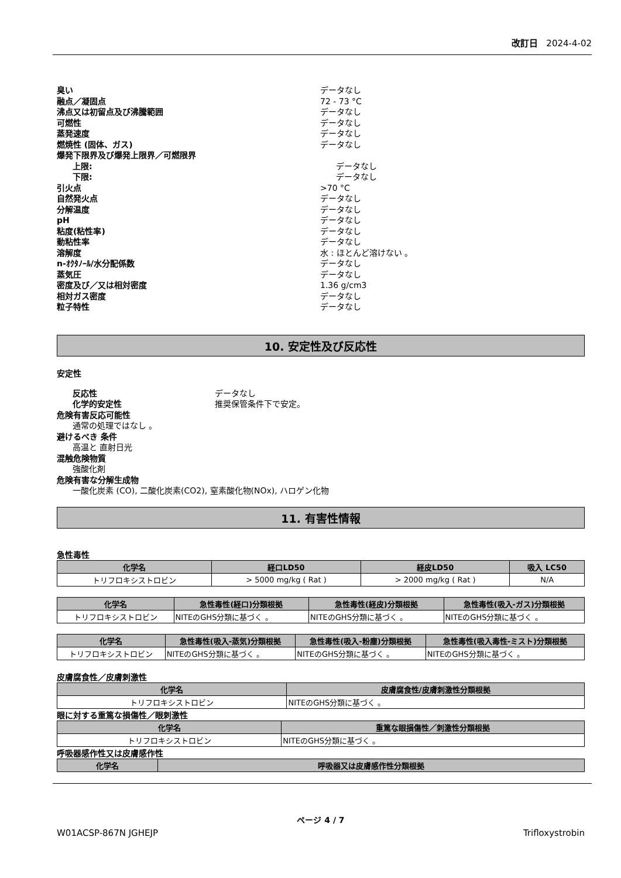改訂日 2024-4-02
臭い データなし
融点／凝固点 72 - 73 °C
沸点又は初留点及び沸騰範囲 データなし
可燃性 データなし
蒸発速度 データなし
燃焼性 (固体、ガス) データなし
爆発下限界及び爆発上限界／可燃限界
上限: データなし
下限: データなし
引火点 >70 °C
自然発火点 データなし
分解温度 データなし
pH データなし
粘度(粘性率) データなし
動粘性率 データなし
溶解度 水 : ほとんど溶けない 。
n-ｵｸﾀﾉｰﾙ/水分配係数 データなし
蒸気圧 データなし
密度及び／又は相対密度 1.36 g/cm3
相対ガス密度 データなし
粒子特性 データなし
10. 安定性及び反応性
安定性
反応性 データなし
化学的安定性 推奨保管条件下で安定。
危険有害反応可能性
通常の処理ではなし 。
避けるべき 条件
高温と 直射日光
混触危険物質
強酸化剤
危険有害な分解生成物
一酸化炭素 (CO), 二酸化炭素(CO2), 窒素酸化物(NOx), ハロゲン化物
11. 有害性情報
急性毒性
| 化学名 | 経口LD50 | 経皮LD50 | 吸入 LC50 |
| --- | --- | --- | --- |
| トリフロキシストロビン | > 5000 mg/kg ( Rat ) | > 2000 mg/kg ( Rat ) | N/A |
| 化学名 | 急性毒性(経口)分類根拠 | 急性毒性(経皮)分類根拠 | 急性毒性(吸入-ガス)分類根拠 |
| --- | --- | --- | --- |
| トリフロキシストロビン | NITEのGHS分類に基づく 。 | NITEのGHS分類に基づく 。 | NITEのGHS分類に基づく 。 |
| 化学名 | 急性毒性(吸入-蒸気)分類根拠 | 急性毒性(吸入-粉塵)分類根拠 | 急性毒性(吸入毒性-ミスト)分類根拠 |
| --- | --- | --- | --- |
| トリフロキシストロビン | NITEのGHS分類に基づく 。 | NITEのGHS分類に基づく 。 | NITEのGHS分類に基づく 。 |
皮膚腐食性／皮膚刺激性
| 化学名 | 皮膚腐食性/皮膚刺激性分類根拠 |
| --- | --- |
| トリフロキシストロビン | NITEのGHS分類に基づく 。 |
眼に対する重篤な損傷性／眼刺激性
| 化学名 | 重篤な眼損傷性／刺激性分類根拠 |
| --- | --- |
| トリフロキシストロビン | NITEのGHS分類に基づく 。 |
呼吸器感作性又は皮膚感作性
| 化学名 | 呼吸器又は皮膚感作性分類根拠 |
| --- | --- |
ページ 4 / 7
W01ACSP-867N JGHEJP Trifloxystrobin